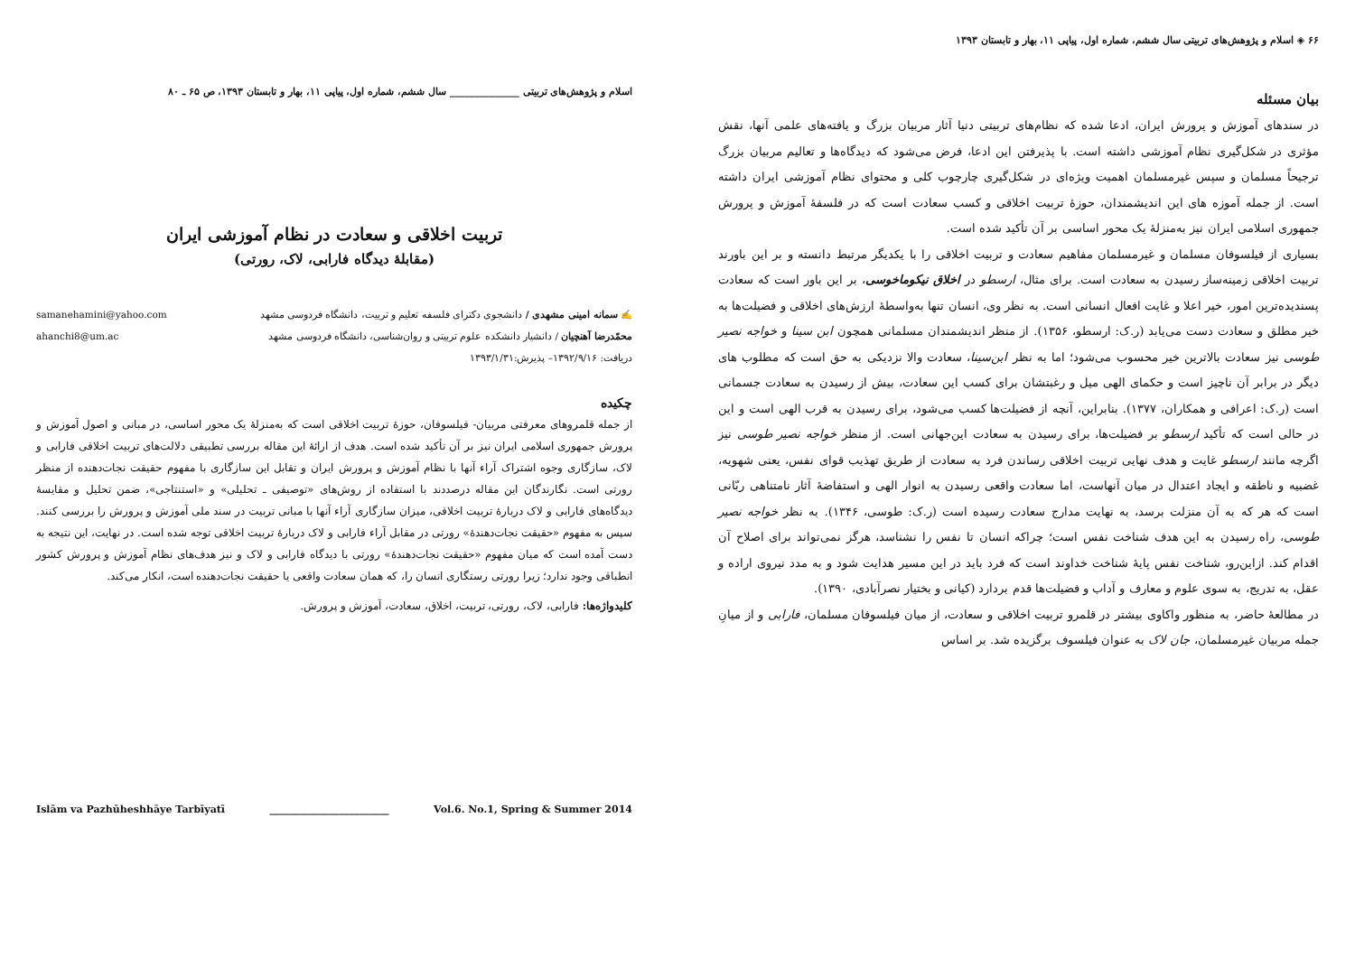اسلام و پژوهش‌های تربیتی ______________ سال ششم، شماره اول، پیاپی ۱۱، بهار و تابستان ۱۳۹۳، ص ۶۵ ـ ۸۰
تربیت اخلاقی و سعادت در نظام آموزشی ایران
(مقابلهٔ دیدگاه فارابی، لاک، رورتی)
✍ سمانه امینی مشهدی / دانشجوی دکترای فلسفه تعلیم و تربیت، دانشگاه فردوسی مشهد samanehamini@yahoo.com
محمّدرضا آهنچیان / دانشیار دانشکده علوم تربیتی و روان‌شناسی، دانشگاه فردوسی مشهد ahanchi8@um.ac
دریافت: ۱۳۹۲/۹/۱۶– پذیرش:۱۳۹۳/۱/۳۱
چکیده
از جمله قلمروهای معرفتی مربیان- فیلسوفان، حوزهٔ تربیت اخلاقی است که به‌منزلهٔ یک محور اساسی، در مبانی و اصول آموزش و پرورش جمهوری اسلامی ایران نیز بر آن تأکید شده است. هدف از ارائهٔ این مقاله بررسی تطبیقی دلالت‌های تربیت اخلاقی فارابی و لاک، سازگاری وجوه اشتراک آراء آنها با نظام آموزش و پرورش ایران و تقابل این سازگاری با مفهوم حقیقت نجات‌دهنده از منظر رورتی است. نگارندگان این مقاله درصددند با استفاده از روش‌های «توصیفی ـ تحلیلی» و «استنتاجی»، ضمن تحلیل و مقایسهٔ دیدگاه‌های فارابی و لاک دربارهٔ تربیت اخلاقی، میزان سازگاری آراء آنها با مبانی تربیت در سند ملی آموزش و پرورش را بررسی کنند. سپس به مفهوم «حقیقت نجات‌دهندهٔ» رورتی در مقابل آراء فارابی و لاک دربارهٔ تربیت اخلاقی توجه شده است. در نهایت، این نتیجه به دست آمده است که میان مفهوم «حقیقت نجات‌دهندهٔ» رورتی با دیدگاه فارابی و لاک و نیز هدف‌های نظام آموزش و پرورش کشور انطباقی وجود ندارد؛ زیرا رورتی رستگاری انسان را، که همان سعادت واقعی یا حقیقت نجات‌دهنده است، انکار می‌کند.
کلیدواژه‌ها: فارابی، لاک، رورتی، تربیت، اخلاق، سعادت، آموزش و پرورش.
Islām va Pazhūheshhāye Tarbīyatī ________________________ Vol.6. No.1, Spring & Summer 2014
۶۶ ◈ اسلام و پژوهش‌های تربیتی سال ششم، شماره اول، پیاپی ۱۱، بهار و تابستان ۱۳۹۳
بیان مسئله
در سندهای آموزش و پرورش ایران، ادعا شده که نظام‌های تربیتی دنیا آثار مربیان بزرگ و یافته‌های علمی آنها، نقش مؤثری در شکل‌گیری نظام آموزشی داشته است. با پذیرفتن این ادعا، فرض می‌شود که دیدگاه‌ها و تعالیم مربیان بزرگ ترجیحاً مسلمان و سپس غیرمسلمان اهمیت ویژه‌ای در شکل‌گیری چارچوب کلی و محتوای نظام آموزشی ایران داشته است. از جمله آموزه های این اندیشمندان، حوزهٔ تربیت اخلاقی و کسب سعادت است که در فلسفهٔ آموزش و پرورش جمهوری اسلامی ایران نیز به‌منزلهٔ یک محور اساسی بر آن تأکید شده است.
بسیاری از فیلسوفان مسلمان و غیرمسلمان مفاهیم سعادت و تربیت اخلاقی را با یکدیگر مرتبط دانسته و بر این باورند تربیت اخلاقی زمینه‌ساز رسیدن به سعادت است. برای مثال، ارسطو در اخلاق نیکوماخوسی، بر این باور است که سعادت پسندیده‌ترین امور، خیر اعلا و غایت افعال انسانی است. به نظر وی، انسان تنها به‌واسطهٔ ارزش‌های اخلاقی و فضیلت‌ها به خیر مطلق و سعادت دست می‌یابد (ر.ک: ارسطو، ۱۳۵۶). از منظر اندیشمندان مسلمانی همچون ابن سینا و خواجه نصیر طوسی نیز سعادت بالاترین خیر محسوب می‌شود؛ اما به نظر ابن‌سینا، سعادت والا نزدیکی به حق است که مطلوب های دیگر در برابر آن ناچیز است و حکمای الهی میل و رغبتشان برای کسب این سعادت، بیش از رسیدن به سعادت جسمانی است (ر.ک: اعرافی و همکاران، ۱۳۷۷). بنابراین، آنچه از فضیلت‌ها کسب می‌شود، برای رسیدن به قرب الهی است و این در حالی است که تأکید ارسطو بر فضیلت‌ها، برای رسیدن به سعادت این‌جهانی است. از منظر خواجه نصیر طوسی نیز اگرچه مانند ارسطو غایت و هدف نهایی تربیت اخلاقی رساندن فرد به سعادت از طریق تهذیب قوای نفس، یعنی شهویه، غضبیه و ناطقه و ایجاد اعتدال در میان آنهاست، اما سعادت واقعی رسیدن به انوار الهی و استفاضهٔ آثار نامتناهی ربّانی است که هر که به آن منزلت برسد، به نهایت مدارج سعادت رسیده است (ر.ک: طوسی، ۱۳۴۶). به نظر خواجه نصیر طوسی، راه رسیدن به این هدف شناخت نفس است؛ چراکه انسان تا نفس را نشناسد، هرگز نمی‌تواند برای اصلاح آن اقدام کند. ازاین‌رو، شناخت نفس پایهٔ شناخت خداوند است که فرد باید در این مسیر هدایت شود و به مدد نیروی اراده و عقل، به تدریج، به سوی علوم و معارف و آداب و فضیلت‌ها قدم بردارد (کیانی و بختیار نصرآبادی، ۱۳۹۰).
در مطالعهٔ حاضر، به منظور واکاوی بیشتر در قلمرو تربیت اخلاقی و سعادت، از میان فیلسوفان مسلمان، فارابی و از میانِ جمله مربیان غیرمسلمان، جان لاک به عنوان فیلسوف برگزیده شد. بر اساس